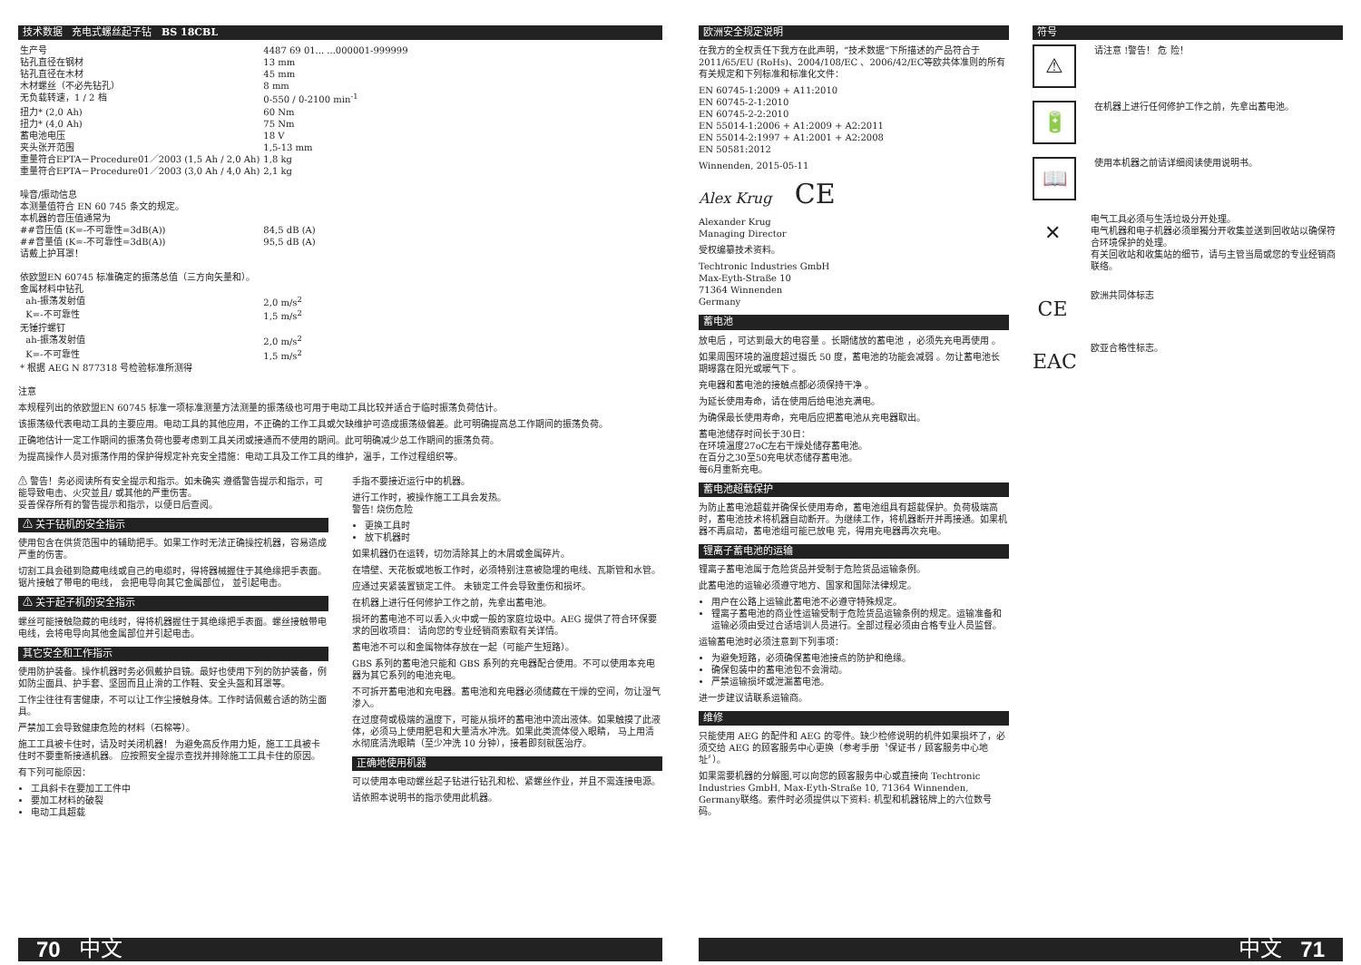技术数据 充电式螺丝起子钻 BS 18CBL
| 生产号 | 4487 69 01... ...000001-999999 |
| 钻孔直径在钢材 | 13 mm |
| 钻孔直径在木材 | 45 mm |
| 木材螺丝（不必先钻孔） | 8 mm |
| 无负载转速，1 / 2 档 | 0-550 / 0-2100 min<sup>-1</sup> |
| 扭力* (2,0 Ah) | 60 Nm |
| 扭力* (4,0 Ah) | 75 Nm |
| 蓄电池电压 | 18 V |
| 夹头张开范围 | 1,5-13 mm |
| 重量符合EPTA－Procedure01／2003 (1,5 Ah / 2,0 Ah) | 1,8 kg |
| 重量符合EPTA－Procedure01／2003 (3,0 Ah / 4,0 Ah) | 2,1 kg |
| 噪音/振动信息 本测量值符合 EN 60 745 条文的规定。 本机器的音压值通常为 | |
| ##音压值 (K=-不可靠性=3dB(A)) | 84,5 dB (A) |
| ##音量值 (K=-不可靠性=3dB(A)) | 95,5 dB (A) |
| 请戴上护耳罩！ 依欧盟EN 60745 标准确定的振荡总值（三方向矢量和）。 金属材料中钻孔 | |
| ah-振荡发射值 | 2,0 m/s<sup>2</sup> |
| K=-不可靠性 | 1,5 m/s<sup>2</sup> |
| 无锤拧螺钉 | |
| ah-振荡发射值 | 2,0 m/s<sup>2</sup> |
| K=-不可靠性 | 1,5 m/s<sup>2</sup> |
| * 根据 AEG N 877318 号检验标准所测得 | |
注意
本规程列出的依欧盟EN 60745 标准一项标准测量方法测量的振荡级也可用于电动工具比较并适合于临时振荡负荷估计。
该振荡级代表电动工具的主要应用。电动工具的其他应用，不正确的工作工具或欠缺维护可造成振荡级偏差。此可明确提高总工作期间的振荡负荷。
正确地估计一定工作期间的振荡负荷也要考虑到工具关闭或接通而不使用的期间。此可明确减少总工作期间的振荡负荷。
为提高操作人员对振荡作用的保护得规定补充安全措施：电动工具及工作工具的维护，温手，工作过程组织等。
⚠ 警告！务必阅读所有安全提示和指示。如未确实 遵循警告提示和指示，可能导致电击、火灾並且/ 或其他的严重伤害。
妥善保存所有的警告提示和指示，以便日后查阅。
⚠ 关于钻机的安全指示
使用包含在供货范围中的辅助把手。如果工作时无法正确操控机器，容易造成严重的伤害。
切割工具会碰到隐藏电线或自己的电缆时，得将器械握住于其绝缘把手表面。
锯片接触了带电的电线， 会把电导向其它金属部位， 並引起电击。
⚠ 关于起子机的安全指示
螺丝可能接触隐藏的电线时，得将机器握住于其绝缘把手表面。螺丝接触带电电线，会将电导向其他金属部位并引起电击。
其它安全和工作指示
使用防护装备。操作机器时务必佩戴护目镜。最好也使用下列的防护装备，例如防尘面具、护手套、坚固而且止滑的工作鞋、安全头盔和耳罩等。
工作尘往往有害健康，不可以让工作尘接触身体。工作时请佩戴合适的防尘面具。
严禁加工会导致健康危险的材料（石棉等）。
施工工具被卡住时，请及时关闭机器！ 为避免高反作用力矩，施工工具被卡住时不要重新接通机器。 应按照安全提示查找并排除施工工具卡住的原因。
有下列可能原因：
工具斜卡在要加工工件中
要加工材料的破裂
电动工具超载
手指不要接近运行中的机器。
进行工作时，被操作施工工具会发热。
警告! 烧伤危险
更换工具时
放下机器时
如果机器仍在运转，切勿清除其上的木屑或金属碎片。
在墙壁、天花板或地板工作时，必须特别注意被隐埋的电线、瓦斯管和水管。
应通过夹紧装置锁定工件。 未锁定工件会导致重伤和损坏。
在机器上进行任何修护工作之前，先拿出蓄电池。
损坏的蓄电池不可以丢入火中或一般的家庭垃圾中。AEG 提供了符合环保要求的回收项目： 请向您的专业经销商索取有关详情。
蓄电池不可以和金属物体存放在一起（可能产生短路）。
GBS 系列的蓄电池只能和 GBS 系列的充电器配合使用。不可以使用本充电器为其它系列的电池充电。
不可拆开蓄电池和充电器。蓄电池和充电器必须储藏在干燥的空间，勿让湿气渗入。
在过度荷或极端的温度下，可能从损坏的蓄电池中流出液体。如果触摸了此液体，必须马上使用肥皂和大量清水冲洗。如果此类流体侵入眼睛， 马上用清水彻底清洗眼睛（至少冲洗 10 分钟），接着即刻就医治疗。
正确地使用机器
可以使用本电动螺丝起子钻进行钻孔和松、紧螺丝作业，并且不需连接电源。
请依照本说明书的指示使用此机器。
70 中文
欧洲安全规定说明
在我方的全权责任下我方在此声明，“技术数据”下所描述的产品符合于2011/65/EU (RoHs)、2004/108/EC 、2006/42/EC等欧共体准则的所有有关规定和下列标准和标准化文件：
EN 60745-1:2009 + A11:2010
EN 60745-2-1:2010
EN 60745-2-2:2010
EN 55014-1:2006 + A1:2009 + A2:2011
EN 55014-2:1997 + A1:2001 + A2:2008
EN 50581:2012
Winnenden, 2015-05-11
Alex Krug CE
Alexander Krug
Managing Director
受权编纂技术资料。
Techtronic Industries GmbH
Max-Eyth-Straße 10
71364 Winnenden
Germany
蓄电池
放电后 ，可达到最大的电容量 。长期储放的蓄电池 ，必须先充电再使用 。
如果周围环境的温度超过摄氏 50 度，蓄电池的功能会减弱 。勿让蓄电池长期曝露在阳光或暖气下 。
充电器和蓄电池的接触点都必须保持干净 。
为延长使用寿命，请在使用后给电池充满电。
为确保最长使用寿命，充电后应把蓄电池从充电器取出。
蓄电池储存时间长于30日：
在环境温度27oC左右干燥处储存蓄电池。
在百分之30至50充电状态储存蓄电池。
每6月重新充电。
蓄电池超载保护
为防止蓄电池超载并确保长使用寿命，蓄电池组具有超载保护。负荷极端高时，蓄电池技术将机器自动断开。为继续工作，将机器断开并再接通。如果机器不再启动，蓄电池组可能已放电 完，得用充电器再次充电。
锂离子蓄电池的运输
锂离子蓄电池属于危险货品并受制于危险货品运输条例。
此蓄电池的运输必须遵守地方、国家和国际法律规定。
用户在公路上运输此蓄电池不必遵守特殊规定。
锂离子蓄电池的商业性运输受制于危险货品运输条例的规定。运输准备和运输必须由受过合适培训人员进行。全部过程必须由合格专业人员监督。
运输蓄电池时必须注意到下列事项：
为避免短路，必须确保蓄电池接点的防护和绝缘。
确保包装中的蓄电池包不会滑动。
严禁运输损坏或泄漏蓄电池。
进一步建议请联系运输商。
维修
只能使用 AEG 的配件和 AEG 的零件。缺少检修说明的机件如果损坏了，必须交给 AEG 的顾客服务中心更换（参考手册〝保证书 / 顾客服务中心地址〞）。
如果需要机器的分解图,可以向您的顾客服务中心或直接向 Techtronic Industries GmbH, Max-Eyth-Straße 10, 71364 Winnenden, Germany联络。索件时必须提供以下资料: 机型和机器铭牌上的六位数号码。
符号
⚠
请注意 !警告！ 危 险！
🔋
在机器上进行任何修护工作之前，先拿出蓄电池。
📖
使用本机器之前请详细阅读使用说明书。
✕
电气工具必须与生活垃圾分开处理。
电气机器和电子机器必须單獨分开收集並送到回收站以确保符合环境保护的处理。
有关回收站和收集站的细节，请与主管当局或您的专业经销商联络。
CE
欧洲共同体标志
EAC
欧亚合格性标志。
中文 71